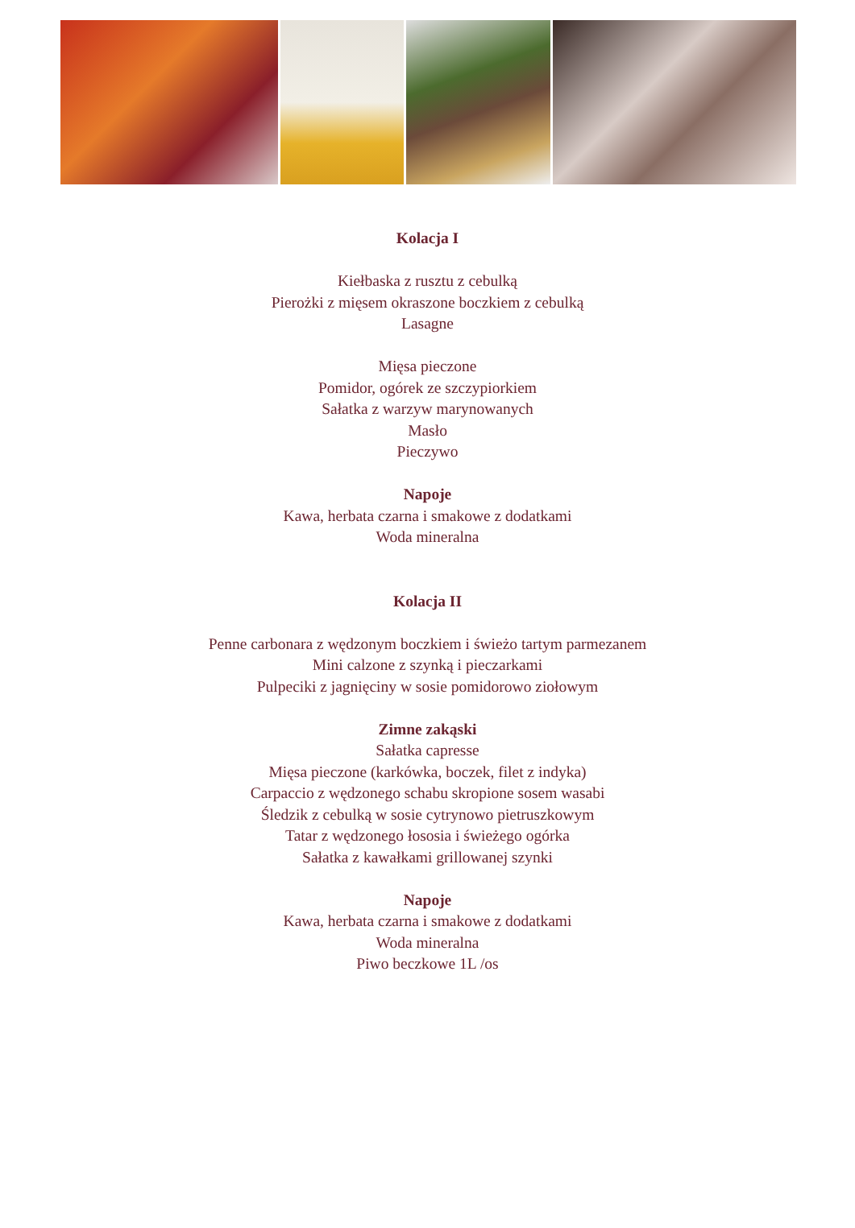Kolacja I
Kiełbaska z rusztu z cebulką
Pierożki z mięsem okraszone boczkiem z cebulką
Lasagne
Mięsa pieczone
Pomidor, ogórek ze szczypiorkiem
Sałatka z warzyw marynowanych
Masło
Pieczywo
Napoje
Kawa, herbata czarna i smakowe z dodatkami
Woda mineralna
Kolacja II
Penne carbonara z wędzonym boczkiem i świeżo tartym parmezanem
Mini calzone z szynką i pieczarkami
Pulpeciki z jagnięciny w sosie pomidorowo ziołowym
Zimne zakąski
Sałatka capresse
Mięsa pieczone (karkówka, boczek, filet z indyka)
Carpaccio z wędzonego schabu skropione sosem wasabi
Śledzik z cebulką w sosie cytrynowo pietruszkowym
Tatar z wędzonego łososia i świeżego ogórka
Sałatka z kawałkami grillowanej szynki
Napoje
Kawa, herbata czarna i smakowe z dodatkami
Woda mineralna
Piwo beczkowe 1L /os